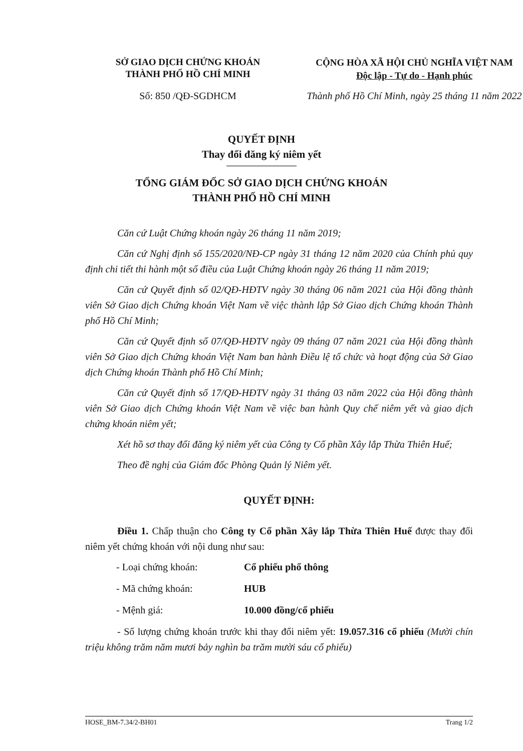SỞ GIAO DỊCH CHỨNG KHOÁN
THÀNH PHỐ HỒ CHÍ MINH
CỘNG HÒA XÃ HỘI CHỦ NGHĨA VIỆT NAM
Độc lập - Tự do - Hạnh phúc
Số: 850 /QĐ-SGDHCM Thành phố Hồ Chí Minh, ngày 25 tháng 11 năm 2022
QUYẾT ĐỊNH
Thay đổi đăng ký niêm yết
TỔNG GIÁM ĐỐC SỞ GIAO DỊCH CHỨNG KHOÁN
THÀNH PHỐ HỒ CHÍ MINH
Căn cứ Luật Chứng khoán ngày 26 tháng 11 năm 2019;
Căn cứ Nghị định số 155/2020/NĐ-CP ngày 31 tháng 12 năm 2020 của Chính phủ quy định chi tiết thi hành một số điều của Luật Chứng khoán ngày 26 tháng 11 năm 2019;
Căn cứ Quyết định số 02/QĐ-HĐTV ngày 30 tháng 06 năm 2021 của Hội đồng thành viên Sở Giao dịch Chứng khoán Việt Nam về việc thành lập Sở Giao dịch Chứng khoán Thành phố Hồ Chí Minh;
Căn cứ Quyết định số 07/QĐ-HĐTV ngày 09 tháng 07 năm 2021 của Hội đồng thành viên Sở Giao dịch Chứng khoán Việt Nam ban hành Điều lệ tổ chức và hoạt động của Sở Giao dịch Chứng khoán Thành phố Hồ Chí Minh;
Căn cứ Quyết định số 17/QĐ-HĐTV ngày 31 tháng 03 năm 2022 của Hội đồng thành viên Sở Giao dịch Chứng khoán Việt Nam về việc ban hành Quy chế niêm yết và giao dịch chứng khoán niêm yết;
Xét hồ sơ thay đổi đăng ký niêm yết của Công ty Cổ phần Xây lắp Thừa Thiên Huế;
Theo đề nghị của Giám đốc Phòng Quản lý Niêm yết.
QUYẾT ĐỊNH:
Điều 1. Chấp thuận cho Công ty Cổ phần Xây lắp Thừa Thiên Huế được thay đổi niêm yết chứng khoán với nội dung như sau:
- Loại chứng khoán: Cổ phiếu phổ thông
- Mã chứng khoán: HUB
- Mệnh giá: 10.000 đồng/cổ phiếu
- Số lượng chứng khoán trước khi thay đổi niêm yết: 19.057.316 cổ phiếu (Mười chín triệu không trăm năm mươi bảy nghìn ba trăm mười sáu cổ phiếu)
HOSE_BM-7.34/2-BH01 Trang 1/2